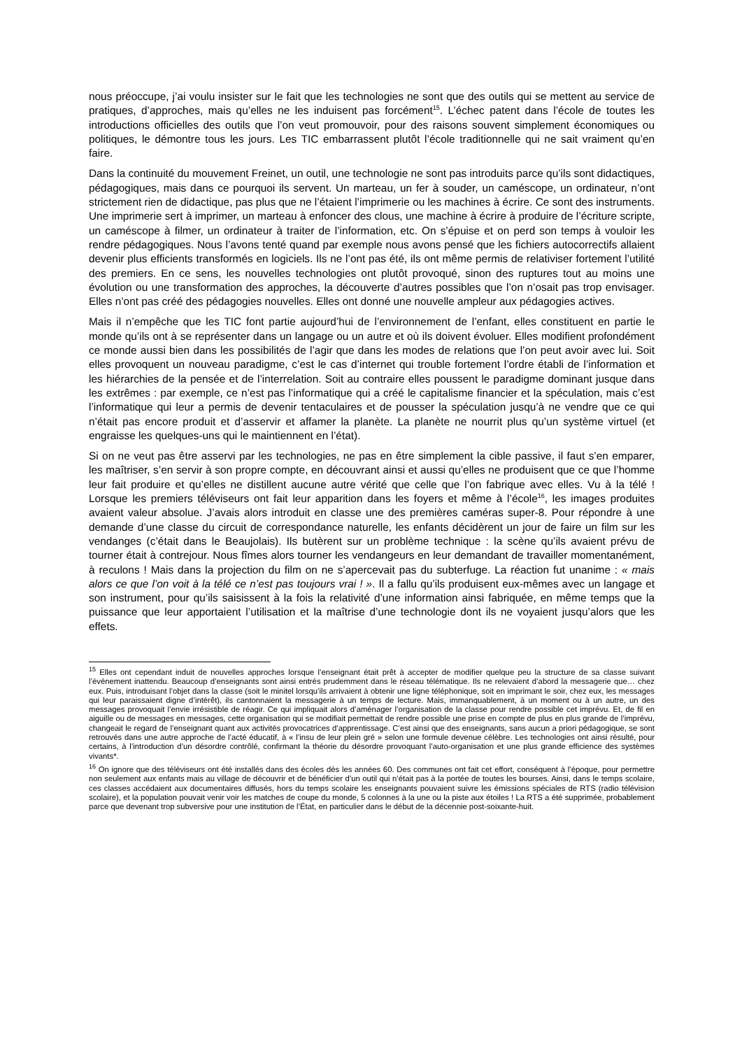nous préoccupe, j’ai voulu insister sur le fait que les technologies ne sont que des outils qui se mettent au service de pratiques, d’approches, mais qu’elles ne les induisent pas forcément<sup>15</sup>. L’échec patent dans l’école de toutes les introductions officielles des outils que l’on veut promouvoir, pour des raisons souvent simplement économiques ou politiques, le démontre tous les jours. Les TIC embarrassent plutôt l’école traditionnelle qui ne sait vraiment qu’en faire.
Dans la continuité du mouvement Freinet, un outil, une technologie ne sont pas introduits parce qu’ils sont didactiques, pédagogiques, mais dans ce pourquoi ils servent. Un marteau, un fer à souder, un caméscope, un ordinateur, n’ont strictement rien de didactique, pas plus que ne l’étaient l’imprimerie ou les machines à écrire. Ce sont des instruments. Une imprimerie sert à imprimer, un marteau à enfoncer des clous, une machine à écrire à produire de l’écriture scripte, un caméscope à filmer, un ordinateur à traiter de l’information, etc. On s’épuise et on perd son temps à vouloir les rendre pédagogiques. Nous l’avons tenté quand par exemple nous avons pensé que les fichiers autocorrectifs allaient devenir plus efficients transformés en logiciels. Ils ne l’ont pas été, ils ont même permis de relativiser fortement l’utilité des premiers. En ce sens, les nouvelles technologies ont plutôt provoqué, sinon des ruptures tout au moins une évolution ou une transformation des approches, la découverte d’autres possibles que l’on n’osait pas trop envisager. Elles n’ont pas créé des pédagogies nouvelles. Elles ont donné une nouvelle ampleur aux pédagogies actives.
Mais il n’empêche que les TIC font partie aujourd’hui de l’environnement de l’enfant, elles constituent en partie le monde qu’ils ont à se représenter dans un langage ou un autre et où ils doivent évoluer. Elles modifient profondément ce monde aussi bien dans les possibilités de l’agir que dans les modes de relations que l’on peut avoir avec lui. Soit elles provoquent un nouveau paradigme, c’est le cas d’internet qui trouble fortement l’ordre établi de l’information et les hiérarchies de la pensée et de l’interrelation. Soit au contraire elles poussent le paradigme dominant jusque dans les extrêmes : par exemple, ce n’est pas l’informatique qui a créé le capitalisme financier et la spéculation, mais c’est l’informatique qui leur a permis de devenir tentaculaires et de pousser la spéculation jusqu’à ne vendre que ce qui n’était pas encore produit et d’asservir et affamer la planète. La planète ne nourrit plus qu’un système virtuel (et engraisse les quelques-uns qui le maintiennent en l’état).
Si on ne veut pas être asservi par les technologies, ne pas en être simplement la cible passive, il faut s’en emparer, les maîtriser, s’en servir à son propre compte, en découvrant ainsi et aussi qu’elles ne produisent que ce que l’homme leur fait produire et qu’elles ne distillent aucune autre vérité que celle que l’on fabrique avec elles. Vu à la télé ! Lorsque les premiers téléviseurs ont fait leur apparition dans les foyers et même à l’école<sup>16</sup>, les images produites avaient valeur absolue. J’avais alors introduit en classe une des premières caméras super-8. Pour répondre à une demande d’une classe du circuit de correspondance naturelle, les enfants décidèrent un jour de faire un film sur les vendanges (c’était dans le Beaujolais). Ils butèrent sur un problème technique : la scène qu’ils avaient prévu de tourner était à contrejour. Nous fîmes alors tourner les vendangeurs en leur demandant de travailler momentanément, à reculons ! Mais dans la projection du film on ne s’apercevait pas du subterfuge. La réaction fut unanime : « mais alors ce que l’on voit à la télé ce n’est pas toujours vrai ! ». Il a fallu qu’ils produisent eux-mêmes avec un langage et son instrument, pour qu’ils saisissent à la fois la relativité d’une information ainsi fabriquée, en même temps que la puissance que leur apportaient l’utilisation et la maîtrise d’une technologie dont ils ne voyaient jusqu’alors que les effets.
<sup>15</sup> Elles ont cependant induit de nouvelles approches lorsque l’enseignant était prêt à accepter de modifier quelque peu la structure de sa classe suivant l’événement inattendu. Beaucoup d’enseignants sont ainsi entrés prudemment dans le réseau télématique. Ils ne relevaient d’abord la messagerie que… chez eux. Puis, introduisant l’objet dans la classe (soit le minitel lorsqu’ils arrivaient à obtenir une ligne téléphonique, soit en imprimant le soir, chez eux, les messages qui leur paraissaient digne d’intérêt), ils cantonnaient la messagerie à un temps de lecture. Mais, immanquablement, à un moment ou à un autre, un des messages provoquait l’envie irrésistible de réagir. Ce qui impliquait alors d’aménager l’organisation de la classe pour rendre possible cet imprévu. Et, de fil en aiguille ou de messages en messages, cette organisation qui se modifiait permettait de rendre possible une prise en compte de plus en plus grande de l’imprévu, changeait le regard de l’enseignant quant aux activités provocatrices d’apprentissage. C’est ainsi que des enseignants, sans aucun a priori pédagogique, se sont retrouvés dans une autre approche de l’acté éducatif, à « l’insu de leur plein gré » selon une formule devenue célèbre. Les technologies ont ainsi résulté, pour certains, à l’introduction d’un désordre contrôlé, confirmant la théorie du désordre provoquant l’auto-organisation et une plus grande efficience des systèmes vivants*.
<sup>16</sup> On ignore que des téléviseurs ont été installés dans des écoles dès les années 60. Des communes ont fait cet effort, conséquent à l’époque, pour permettre non seulement aux enfants mais au village de découvrir et de bénéficier d’un outil qui n’était pas à la portée de toutes les bourses. Ainsi, dans le temps scolaire, ces classes accédaient aux documentaires diffusés, hors du temps scolaire les enseignants pouvaient suivre les émissions spéciales de RTS (radio télévision scolaire), et la population pouvait venir voir les matches de coupe du monde, 5 colonnes à la une ou la piste aux étoiles ! La RTS a été supprimée, probablement parce que devenant trop subversive pour une institution de l’État, en particulier dans le début de la décennie post-soixante-huit.